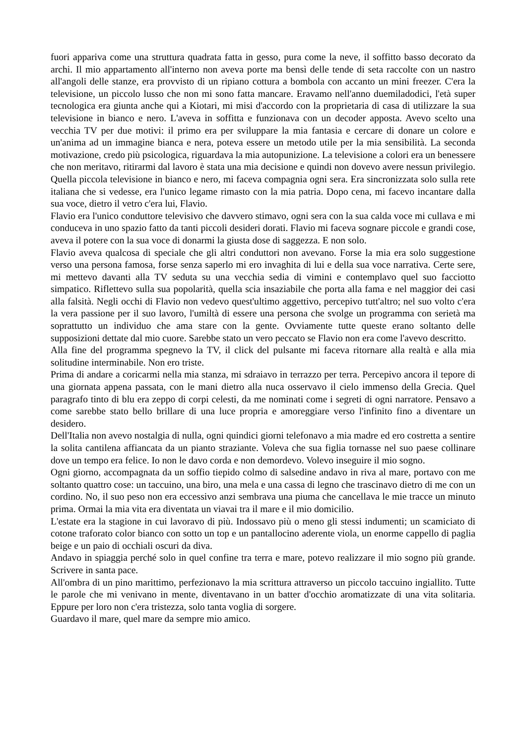fuori appariva come una struttura quadrata fatta in gesso, pura come la neve, il soffitto basso decorato da archi. Il mio appartamento all'interno non aveva porte ma bensì delle tende di seta raccolte con un nastro all'angoli delle stanze, era provvisto di un ripiano cottura a bombola con accanto un mini freezer. C'era la televisione, un piccolo lusso che non mi sono fatta mancare. Eravamo nell'anno duemiladodici, l'età super tecnologica era giunta anche qui a Kiotari, mi misi d'accordo con la proprietaria di casa di utilizzare la sua televisione in bianco e nero. L'aveva in soffitta e funzionava con un decoder apposta. Avevo scelto una vecchia TV per due motivi: il primo era per sviluppare la mia fantasia e cercare di donare un colore e un'anima ad un immagine bianca e nera, poteva essere un metodo utile per la mia sensibilità. La seconda motivazione, credo più psicologica, riguardava la mia autopunizione. La televisione a colori era un benessere che non meritavo, ritirarmi dal lavoro è stata una mia decisione e quindi non dovevo avere nessun privilegio. Quella piccola televisione in bianco e nero, mi faceva compagnia ogni sera. Era sincronizzata solo sulla rete italiana che si vedesse, era l'unico legame rimasto con la mia patria. Dopo cena, mi facevo incantare dalla sua voce, dietro il vetro c'era lui, Flavio.
Flavio era l'unico conduttore televisivo che davvero stimavo, ogni sera con la sua calda voce mi cullava e mi conduceva in uno spazio fatto da tanti piccoli desideri dorati. Flavio mi faceva sognare piccole e grandi cose, aveva il potere con la sua voce di donarmi la giusta dose di saggezza. E non solo.
Flavio aveva qualcosa di speciale che gli altri conduttori non avevano. Forse la mia era solo suggestione verso una persona famosa, forse senza saperlo mi ero invaghita di lui e della sua voce narrativa. Certe sere, mi mettevo davanti alla TV seduta su una vecchia sedia di vimini e contemplavo quel suo facciotto simpatico. Riflettevo sulla sua popolarità, quella scia insaziabile che porta alla fama e nel maggior dei casi alla falsità. Negli occhi di Flavio non vedevo quest'ultimo aggettivo, percepivo tutt'altro; nel suo volto c'era la vera passione per il suo lavoro, l'umiltà di essere una persona che svolge un programma con serietà ma soprattutto un individuo che ama stare con la gente. Ovviamente tutte queste erano soltanto delle supposizioni dettate dal mio cuore. Sarebbe stato un vero peccato se Flavio non era come l'avevo descritto.
Alla fine del programma spegnevo la TV, il click del pulsante mi faceva ritornare alla realtà e alla mia solitudine interminabile. Non ero triste.
Prima di andare a coricarmi nella mia stanza, mi sdraiavo in terrazzo per terra. Percepivo ancora il tepore di una giornata appena passata, con le mani dietro alla nuca osservavo il cielo immenso della Grecia. Quel paragrafo tinto di blu era zeppo di corpi celesti, da me nominati come i segreti di ogni narratore. Pensavo a come sarebbe stato bello brillare di una luce propria e amoreggiare verso l'infinito fino a diventare un desidero.
Dell'Italia non avevo nostalgia di nulla, ogni quindici giorni telefonavo a mia madre ed ero costretta a sentire la solita cantilena affiancata da un pianto straziante. Voleva che sua figlia tornasse nel suo paese collinare dove un tempo era felice. Io non le davo corda e non demordevo. Volevo inseguire il mio sogno.
Ogni giorno, accompagnata da un soffio tiepido colmo di salsedine andavo in riva al mare, portavo con me soltanto quattro cose: un taccuino, una biro, una mela e una cassa di legno che trascinavo dietro di me con un cordino. No, il suo peso non era eccessivo anzi sembrava una piuma che cancellava le mie tracce un minuto prima. Ormai la mia vita era diventata un viavai tra il mare e il mio domicilio.
L'estate era la stagione in cui lavoravo di più. Indossavo più o meno gli stessi indumenti; un scamiciato di cotone traforato color bianco con sotto un top e un pantallocino aderente viola, un enorme cappello di paglia beige e un paio di occhiali oscuri da diva.
Andavo in spiaggia perché solo in quel confine tra terra e mare, potevo realizzare il mio sogno più grande. Scrivere in santa pace.
All'ombra di un pino marittimo, perfezionavo la mia scrittura attraverso un piccolo taccuino ingiallito. Tutte le parole che mi venivano in mente, diventavano in un batter d'occhio aromatizzate di una vita solitaria. Eppure per loro non c'era tristezza, solo tanta voglia di sorgere.
Guardavo il mare, quel mare da sempre mio amico.